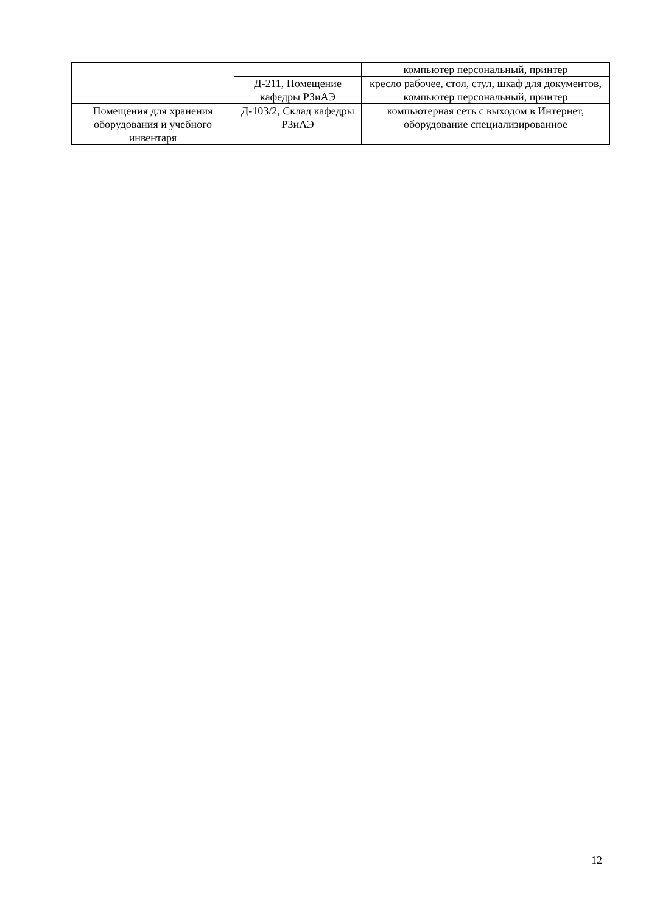| | | компьютер персональный, принтер |
| | Д-211, Помещение кафедры РЗиАЭ | кресло рабочее, стол, стул, шкаф для документов, компьютер персональный, принтер |
| Помещения для хранения оборудования и учебного инвентаря | Д-103/2, Склад кафедры РЗиАЭ | компьютерная сеть с выходом в Интернет, оборудование специализированное |
12